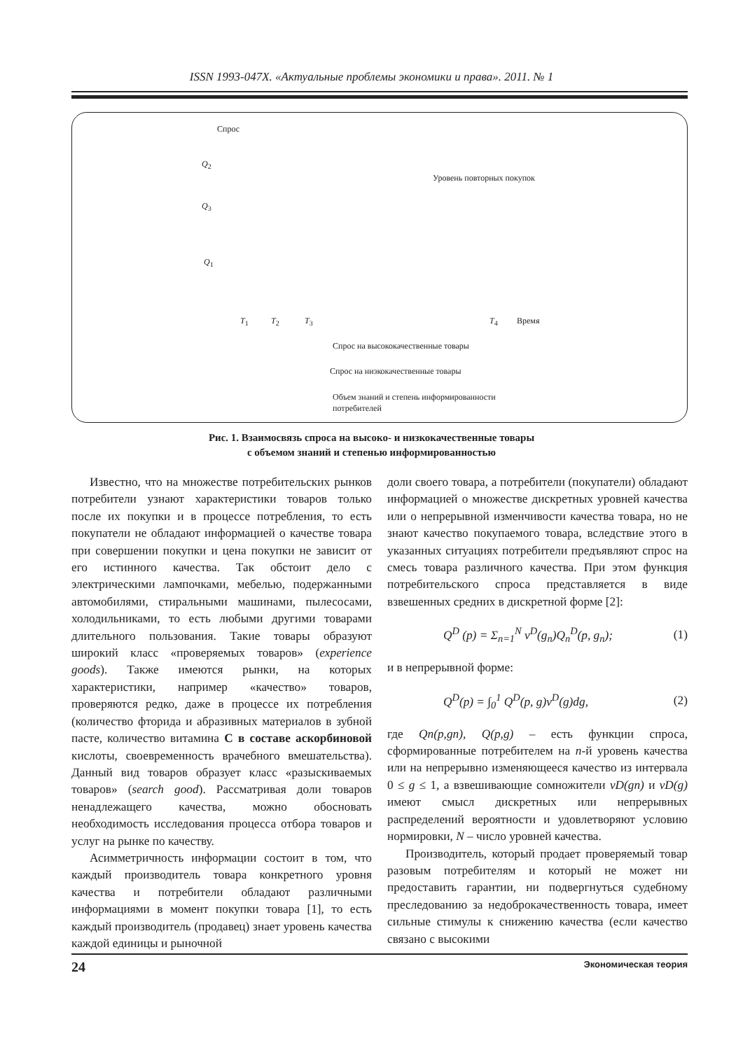ISSN 1993-047X. «Актуальные проблемы экономики и права». 2011. № 1
Спрос
Q<sub>2</sub>
Уровень повторных покупок
Q<sub>3</sub>
Q<sub>1</sub>
T<sub>1</sub> T<sub>2</sub> T<sub>3</sub> T<sub>4</sub> Время
Спрос на высококачественные товары
Спрос на низкокачественные товары
Объем знаний и степень информированности
потребителей
Рис. 1. Взаимосвязь спроса на высоко- и низкокачественные товары
с объемом знаний и степенью информированностью
Известно, что на множестве потребительских рынков потребители узнают характеристики товаров только после их покупки и в процессе потребления, то есть покупатели не обладают информацией о качестве товара при совершении покупки и цена покупки не зависит от его истинного качества. Так обстоит дело с электрическими лампочками, мебелью, подержанными автомобилями, стиральными машинами, пылесосами, холодильниками, то есть любыми другими товарами длительного пользования. Такие товары образуют широкий класс «проверяемых товаров» (experience goods). Также имеются рынки, на которых характеристики, например «качество» товаров, проверяются редко, даже в процессе их потребления (количество фторида и абразивных материалов в зубной пасте, количество витамина С в составе аскорбиновой кислоты, своевременность врачебного вмешательства). Данный вид товаров образует класс «разыскиваемых товаров» (search good). Рассматривая доли товаров ненадлежащего качества, можно обосновать необходимость исследования процесса отбора товаров и услуг на рынке по качеству.
Асимметричность информации состоит в том, что каждый производитель товара конкретного уровня качества и потребители обладают различными информациями в момент покупки товара [1], то есть каждый производитель (продавец) знает уровень качества каждой единицы и рыночной
доли своего товара, а потребители (покупатели) обладают информацией о множестве дискретных уровней качества или о непрерывной изменчивости качества товара, но не знают качество покупаемого товара, вследствие этого в указанных ситуациях потребители предъявляют спрос на смесь товара различного качества. При этом функция потребительского спроса представляется в виде взвешенных средних в дискретной форме [2]:
Q<sup>D</sup> (p) = Σ<sub>n=1</sub><sup>N</sup> v<sup>D</sup>(g<sub>n</sub>)Q<sub>n</sub><sup>D</sup>(p, g<sub>n</sub>); (1)
и в непрерывной форме:
Q<sup>D</sup>(p) = ∫<sub>0</sub><sup>1</sup> Q<sup>D</sup>(p, g)v<sup>D</sup>(g)dg, (2)
где Qn(p,gn), Q(p,g) – есть функции спроса, сформированные потребителем на n-й уровень качества или на непрерывно изменяющееся качество из интервала 0 ≤ g ≤ 1, а взвешивающие сомножители vD(gn) и vD(g) имеют смысл дискретных или непрерывных распределений вероятности и удовлетворяют условию нормировки, N – число уровней качества.
Производитель, который продает проверяемый товар разовым потребителям и который не может ни предоставить гарантии, ни подвергнуться судебному преследованию за недоброкачественность товара, имеет сильные стимулы к снижению качества (если качество связано с высокими
24 Экономическая теория